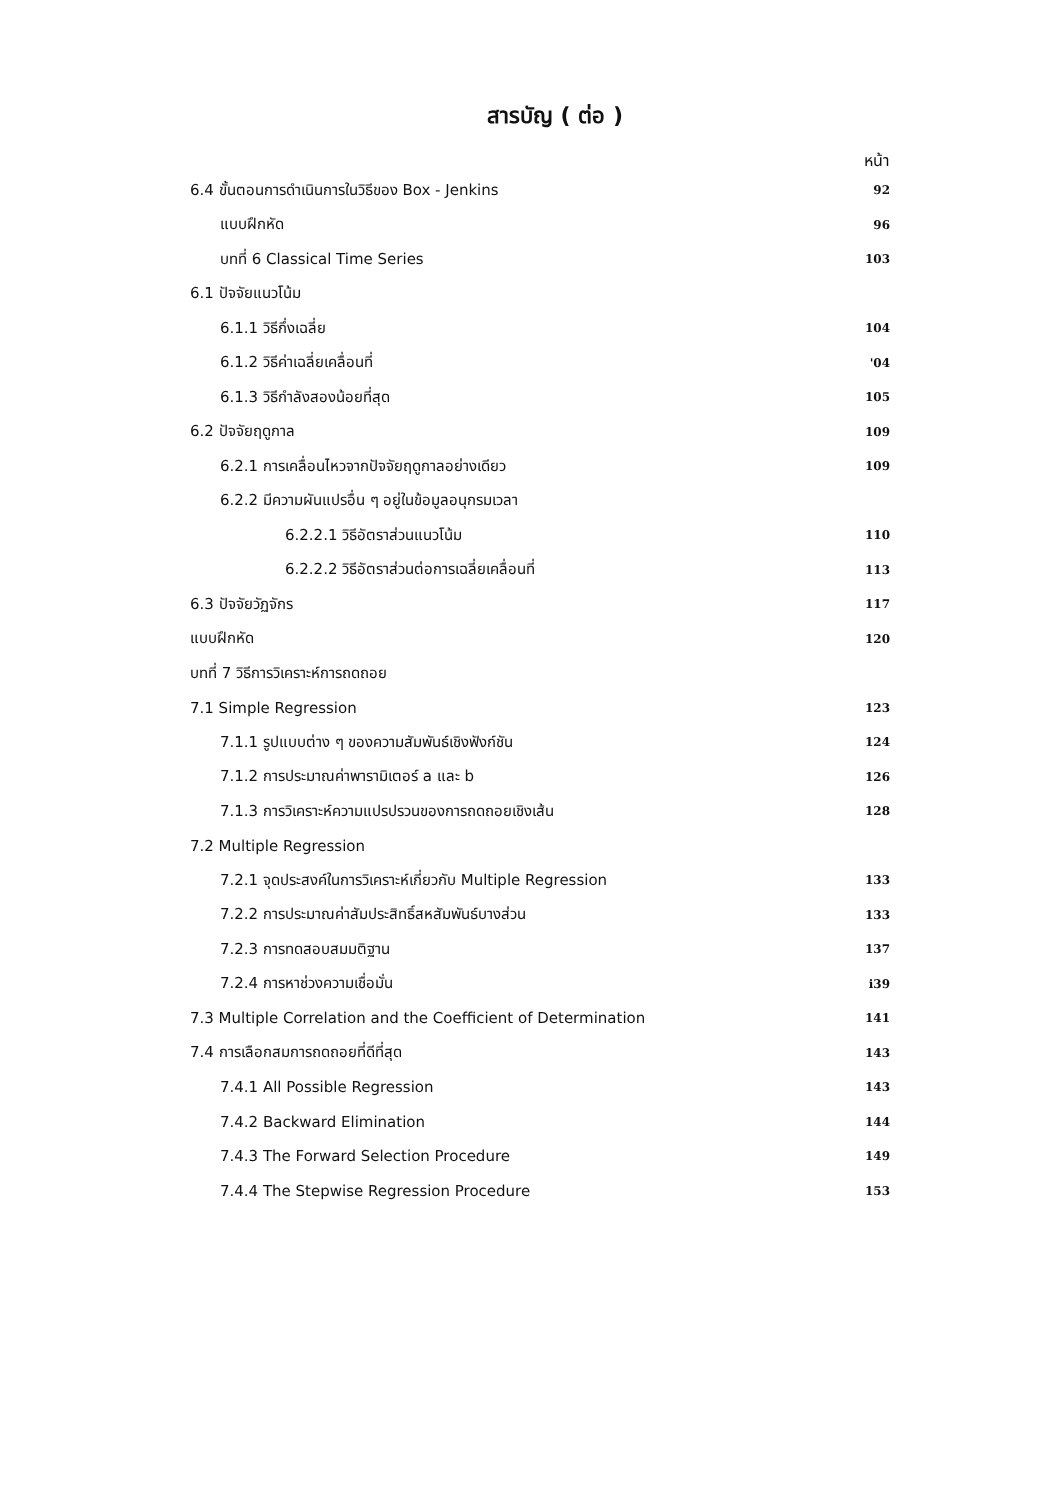สารบัญ ( ต่อ )
หน้า
| 6.4 ขั้นตอนการดำเนินการในวิธีของ Box - Jenkins | 92 |
| แบบฝึกหัด | 96 |
| บทที่ 6 Classical Time Series | 103 |
| 6.1 ปัจจัยแนวโน้ม | |
| 6.1.1 วิธีกึ่งเฉลี่ย | 104 |
| 6.1.2 วิธีค่าเฉลี่ยเคลื่อนที่ | '04 |
| 6.1.3 วิธีกำลังสองน้อยที่สุด | 105 |
| 6.2 ปัจจัยฤดูกาล | 109 |
| 6.2.1 การเคลื่อนไหวจากปัจจัยฤดูกาลอย่างเดียว | 109 |
| 6.2.2 มีความผันแปรอื่น ๆ อยู่ในข้อมูลอนุกรมเวลา | |
| 6.2.2.1 วิธีอัตราส่วนแนวโน้ม | 110 |
| 6.2.2.2 วิธีอัตราส่วนต่อการเฉลี่ยเคลื่อนที่ | 113 |
| 6.3 ปัจจัยวัฏจักร | 117 |
| แบบฝึกหัด | 120 |
| บทที่ 7 วิธีการวิเคราะห์การถดถอย | |
| 7.1 Simple Regression | 123 |
| 7.1.1 รูปแบบต่าง ๆ ของความสัมพันธ์เชิงฟังก์ชัน | 124 |
| 7.1.2 การประมาณค่าพารามิเตอร์ a และ b | 126 |
| 7.1.3 การวิเคราะห์ความแปรปรวนของการถดถอยเชิงเส้น | 128 |
| 7.2 Multiple Regression | |
| 7.2.1 จุดประสงค์ในการวิเคราะห์เกี่ยวกับ Multiple Regression | 133 |
| 7.2.2 การประมาณค่าสัมประสิทธิ์สหสัมพันธ์บางส่วน | 133 |
| 7.2.3 การทดสอบสมมติฐาน | 137 |
| 7.2.4 การหาช่วงความเชื่อมั่น | i39 |
| 7.3 Multiple Correlation and the Coefficient of Determination | 141 |
| 7.4 การเลือกสมการถดถอยที่ดีที่สุด | 143 |
| 7.4.1 All Possible Regression | 143 |
| 7.4.2 Backward Elimination | 144 |
| 7.4.3 The Forward Selection Procedure | 149 |
| 7.4.4 The Stepwise Regression Procedure | 153 |